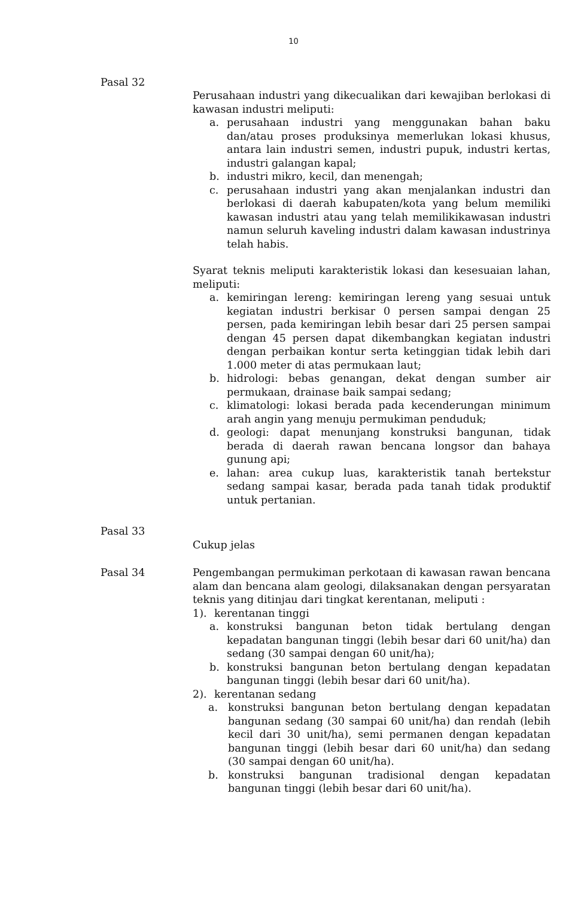10
Pasal 32
Perusahaan industri yang dikecualikan dari kewajiban berlokasi di kawasan industri meliputi:
a. perusahaan industri yang menggunakan bahan baku dan/atau proses produksinya memerlukan lokasi khusus, antara lain industri semen, industri pupuk, industri kertas, industri galangan kapal;
b. industri mikro, kecil, dan menengah;
c. perusahaan industri yang akan menjalankan industri dan berlokasi di daerah kabupaten/kota yang belum memiliki kawasan industri atau yang telah memilikikawasan industri namun seluruh kaveling industri dalam kawasan industrinya telah habis.
Syarat teknis meliputi karakteristik lokasi dan kesesuaian lahan, meliputi:
a. kemiringan lereng: kemiringan lereng yang sesuai untuk kegiatan industri berkisar 0 persen sampai dengan 25 persen, pada kemiringan lebih besar dari 25 persen sampai dengan 45 persen dapat dikembangkan kegiatan industri dengan perbaikan kontur serta ketinggian tidak lebih dari 1.000 meter di atas permukaan laut;
b. hidrologi: bebas genangan, dekat dengan sumber air permukaan, drainase baik sampai sedang;
c. klimatologi: lokasi berada pada kecenderungan minimum arah angin yang menuju permukiman penduduk;
d. geologi: dapat menunjang konstruksi bangunan, tidak berada di daerah rawan bencana longsor dan bahaya gunung api;
e. lahan: area cukup luas, karakteristik tanah bertekstur sedang sampai kasar, berada pada tanah tidak produktif untuk pertanian.
Pasal 33
Cukup jelas
Pasal 34 Pengembangan permukiman perkotaan di kawasan rawan bencana alam dan bencana alam geologi, dilaksanakan dengan persyaratan teknis yang ditinjau dari tingkat kerentanan, meliputi :
1). kerentanan tinggi
a. konstruksi bangunan beton tidak bertulang dengan kepadatan bangunan tinggi (lebih besar dari 60 unit/ha) dan sedang (30 sampai dengan 60 unit/ha);
b. konstruksi bangunan beton bertulang dengan kepadatan bangunan tinggi (lebih besar dari 60 unit/ha).
2). kerentanan sedang
a. konstruksi bangunan beton bertulang dengan kepadatan bangunan sedang (30 sampai 60 unit/ha) dan rendah (lebih kecil dari 30 unit/ha), semi permanen dengan kepadatan bangunan tinggi (lebih besar dari 60 unit/ha) dan sedang (30 sampai dengan 60 unit/ha).
b. konstruksi bangunan tradisional dengan kepadatan bangunan tinggi (lebih besar dari 60 unit/ha).